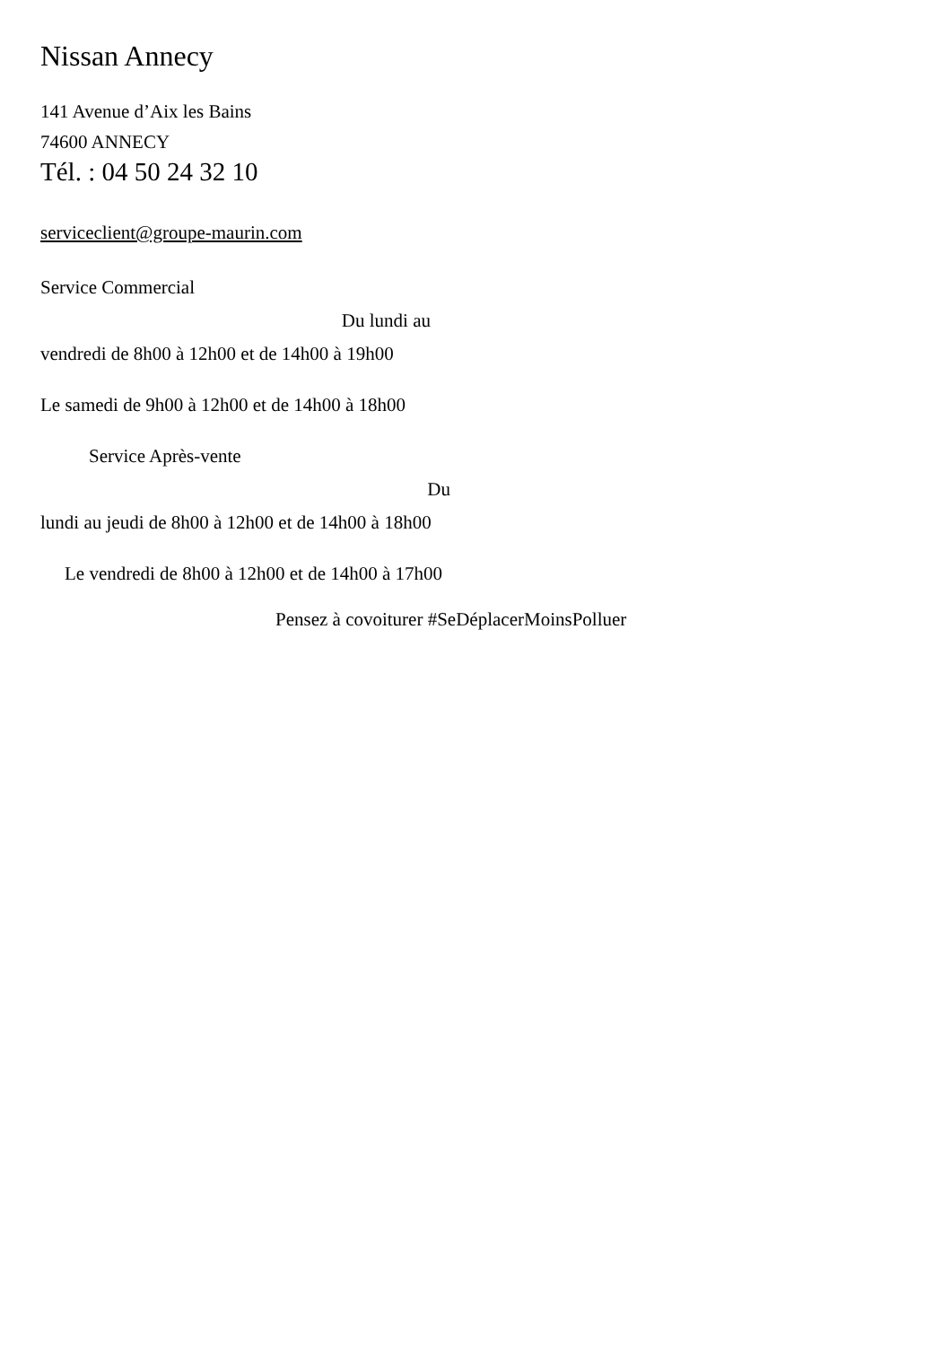Nissan Annecy
141 Avenue d’Aix les Bains
74600 ANNECY
Tél. : 04 50 24 32 10
serviceclient@groupe-maurin.com
Service Commercial
Du lundi au
vendredi de 8h00 à 12h00 et de 14h00 à 19h00
Le samedi de 9h00 à 12h00 et de 14h00 à 18h00
Service Après-vente
Du
lundi au jeudi de 8h00 à 12h00 et de 14h00 à 18h00
Le vendredi de 8h00 à 12h00 et de 14h00 à 17h00
Pensez à covoiturer #SeDéplacerMoinsPolluer